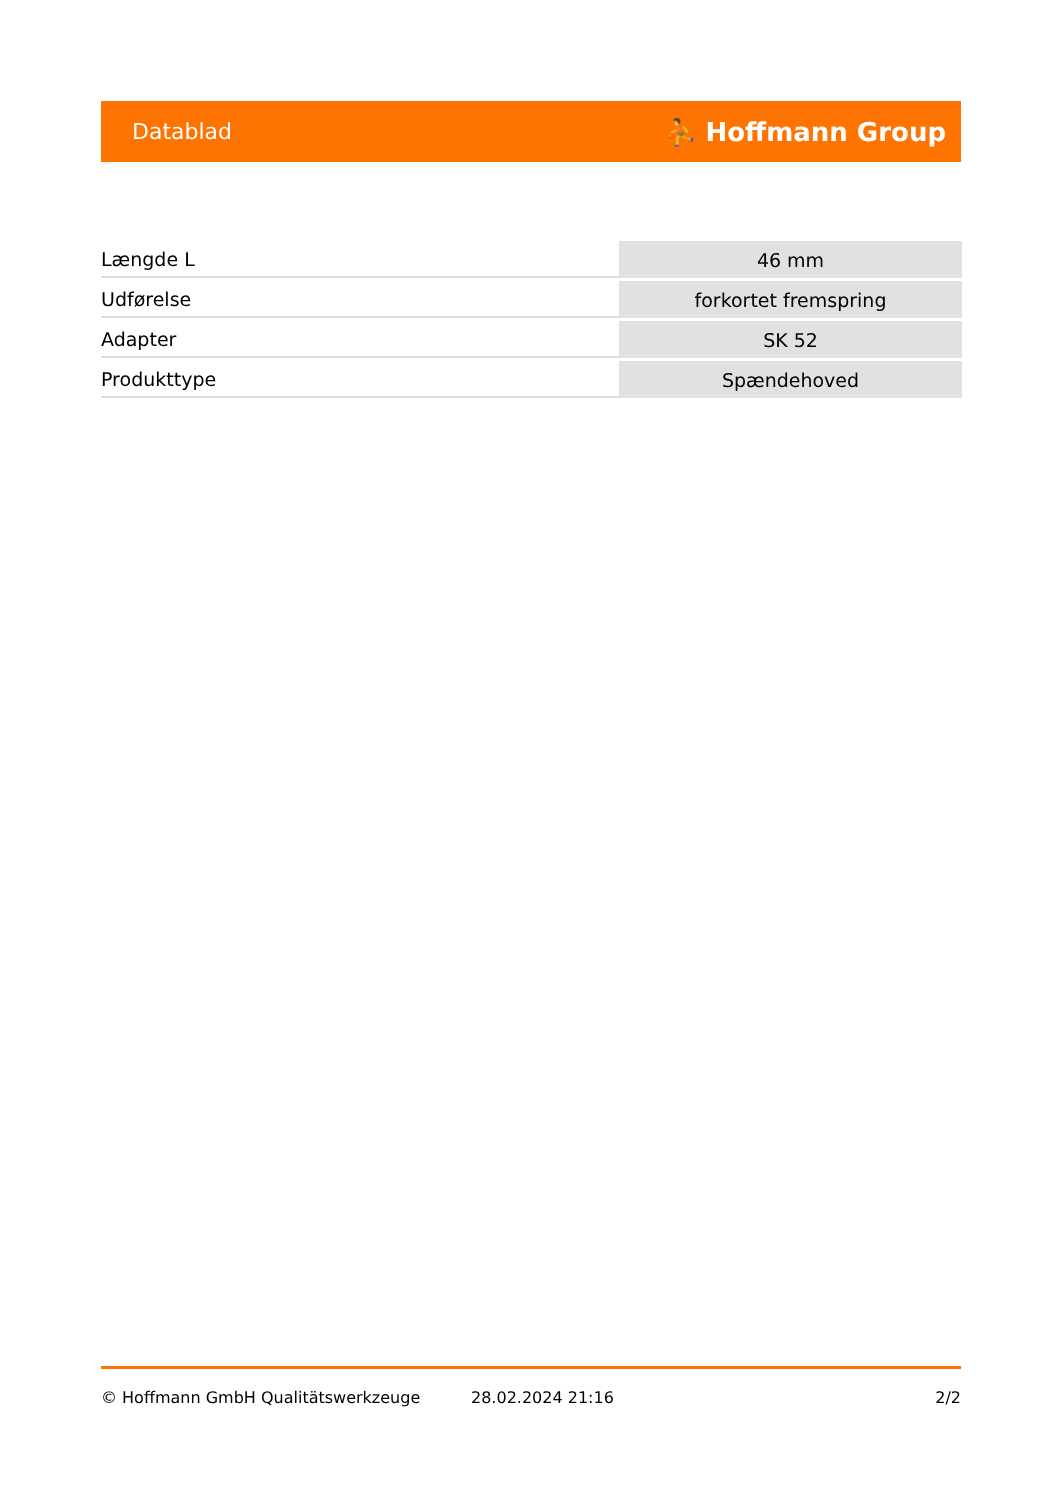Datablad ⛹ Hoffmann Group
| Længde L | 46 mm |
| Udførelse | forkortet fremspring |
| Adapter | SK 52 |
| Produkttype | Spændehoved |
© Hoffmann GmbH Qualitätswerkzeuge 28.02.2024 21:16 2/2